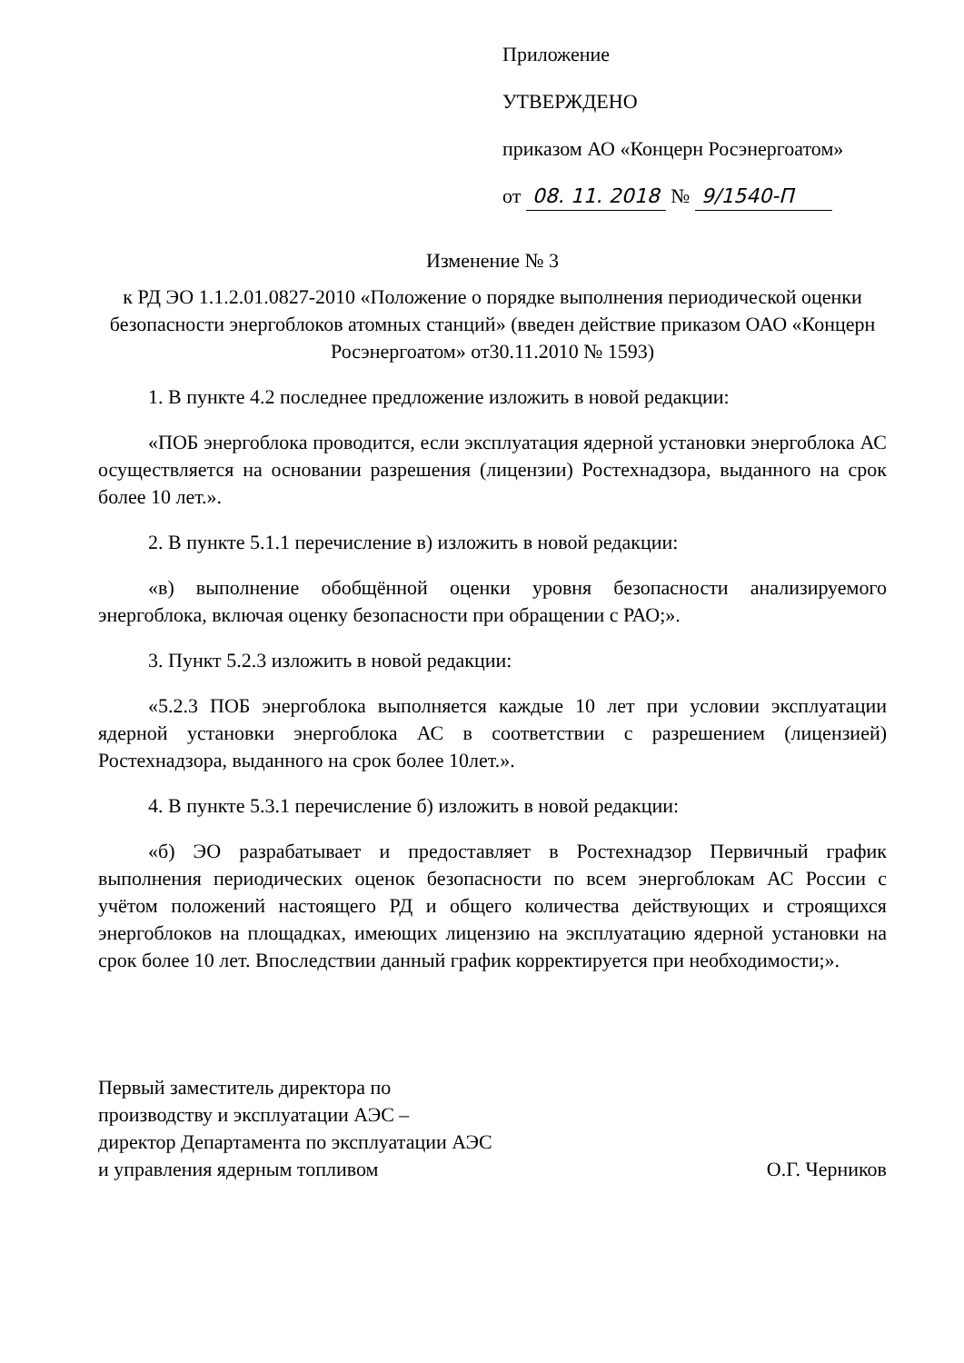Приложение
УТВЕРЖДЕНО
приказом АО «Концерн Росэнергоатом»
от 08. 11. 2018 № 9/1540-П
Изменение № 3
к РД ЭО 1.1.2.01.0827-2010 «Положение о порядке выполнения периодической оценки безопасности энергоблоков атомных станций» (введен действие приказом ОАО «Концерн Росэнергоатом» от30.11.2010 № 1593)
1. В пункте 4.2 последнее предложение изложить в новой редакции:
«ПОБ энергоблока проводится, если эксплуатация ядерной установки энергоблока АС осуществляется на основании разрешения (лицензии) Ростехнадзора, выданного на срок более 10 лет.».
2. В пункте 5.1.1 перечисление в) изложить в новой редакции:
«в) выполнение обобщённой оценки уровня безопасности анализируемого энергоблока, включая оценку безопасности при обращении с РАО;».
3. Пункт 5.2.3 изложить в новой редакции:
«5.2.3 ПОБ энергоблока выполняется каждые 10 лет при условии эксплуатации ядерной установки энергоблока АС в соответствии с разрешением (лицензией) Ростехнадзора, выданного на срок более 10лет.».
4. В пункте 5.3.1 перечисление б) изложить в новой редакции:
«б) ЭО разрабатывает и предоставляет в Ростехнадзор Первичный график выполнения периодических оценок безопасности по всем энергоблокам АС России с учётом положений настоящего РД и общего количества действующих и строящихся энергоблоков на площадках, имеющих лицензию на эксплуатацию ядерной установки на срок более 10 лет. Впоследствии данный график корректируется при необходимости;».
Первый заместитель директора по
производству и эксплуатации АЭС –
директор Департамента по эксплуатации АЭС
и управления ядерным топливом
О.Г. Черников